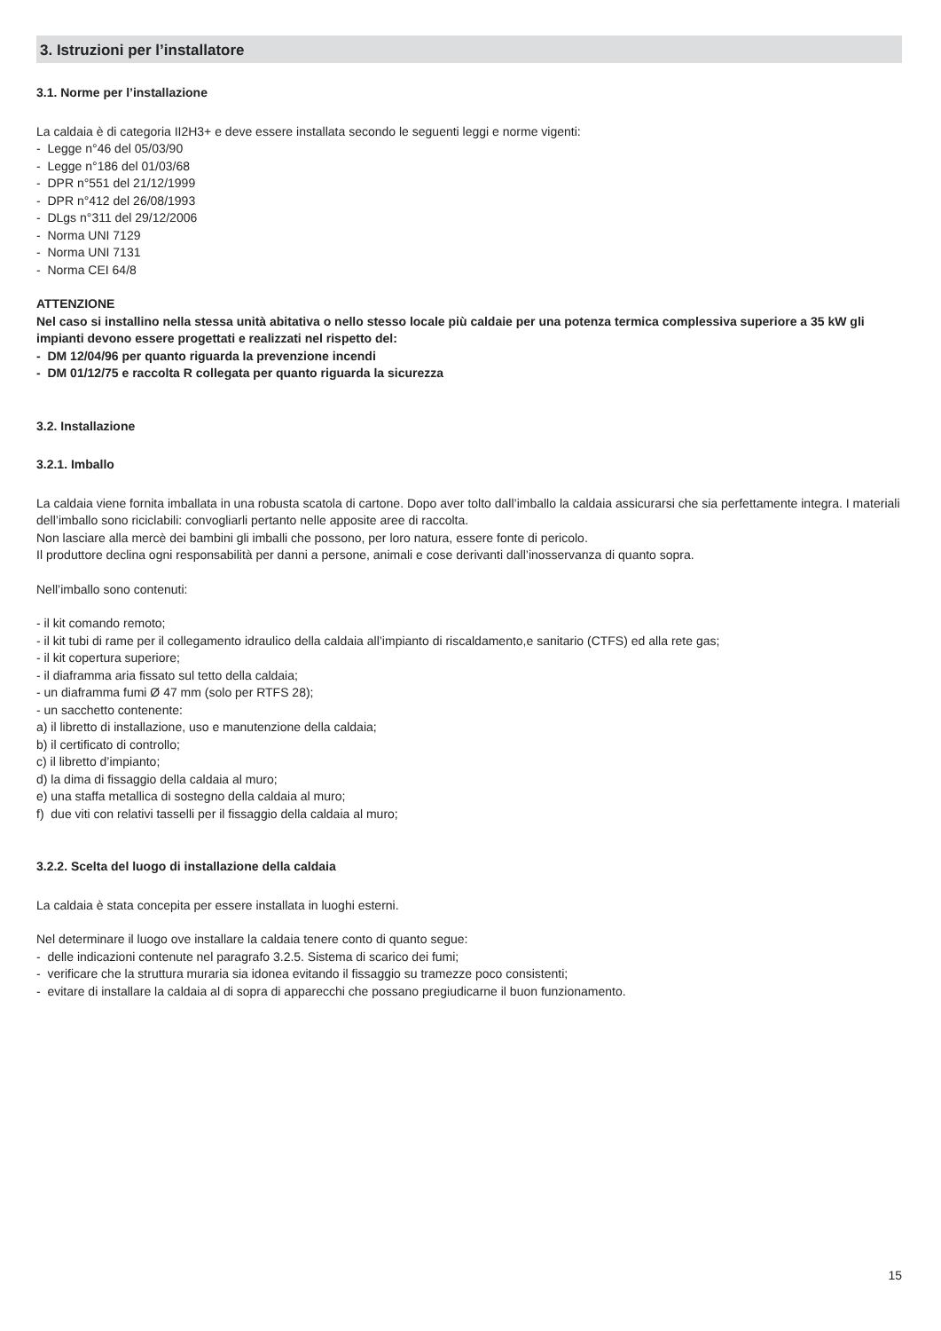3. Istruzioni per l’installatore
3.1. Norme per l’installazione
La caldaia è di categoria II2H3+ e deve essere installata secondo le seguenti leggi e norme vigenti:
- Legge n°46 del 05/03/90
- Legge n°186 del 01/03/68
- DPR n°551 del 21/12/1999
- DPR n°412 del 26/08/1993
- DLgs n°311 del 29/12/2006
- Norma UNI 7129
- Norma UNI 7131
- Norma CEI 64/8
ATTENZIONE
Nel caso si installino nella stessa unità abitativa o nello stesso locale più caldaie per una potenza termica complessiva superiore a 35 kW gli impianti devono essere progettati e realizzati nel rispetto del:
- DM 12/04/96 per quanto riguarda la prevenzione incendi
- DM 01/12/75 e raccolta R collegata per quanto riguarda la sicurezza
3.2. Installazione
3.2.1. Imballo
La caldaia viene fornita imballata in una robusta scatola di cartone. Dopo aver tolto dall’imballo la caldaia assicurarsi che sia perfettamente integra. I materiali dell’imballo sono riciclabili: convogliarli pertanto nelle apposite aree di raccolta.
Non lasciare alla mercè dei bambini gli imballi che possono, per loro natura, essere fonte di pericolo.
Il produttore declina ogni responsabilità per danni a persone, animali e cose derivanti dall’inosservanza di quanto sopra.
Nell’imballo sono contenuti:
- il kit comando remoto;
- il kit tubi di rame per il collegamento idraulico della caldaia all’impianto di riscaldamento,e sanitario (CTFS) ed alla rete gas;
- il kit copertura superiore;
- il diaframma aria fissato sul tetto della caldaia;
- un diaframma fumi Ø 47 mm (solo per RTFS 28);
- un sacchetto contenente:
a) il libretto di installazione, uso e manutenzione della caldaia;
b) il certificato di controllo;
c) il libretto d’impianto;
d) la dima di fissaggio della caldaia al muro;
e) una staffa metallica di sostegno della caldaia al muro;
f) due viti con relativi tasselli per il fissaggio della caldaia al muro;
3.2.2. Scelta del luogo di installazione della caldaia
La caldaia è stata concepita per essere installata in luoghi esterni.
Nel determinare il luogo ove installare la caldaia tenere conto di quanto segue:
- delle indicazioni contenute nel paragrafo 3.2.5. Sistema di scarico dei fumi;
- verificare che la struttura muraria sia idonea evitando il fissaggio su tramezze poco consistenti;
- evitare di installare la caldaia al di sopra di apparecchi che possano pregiudicarne il buon funzionamento.
15